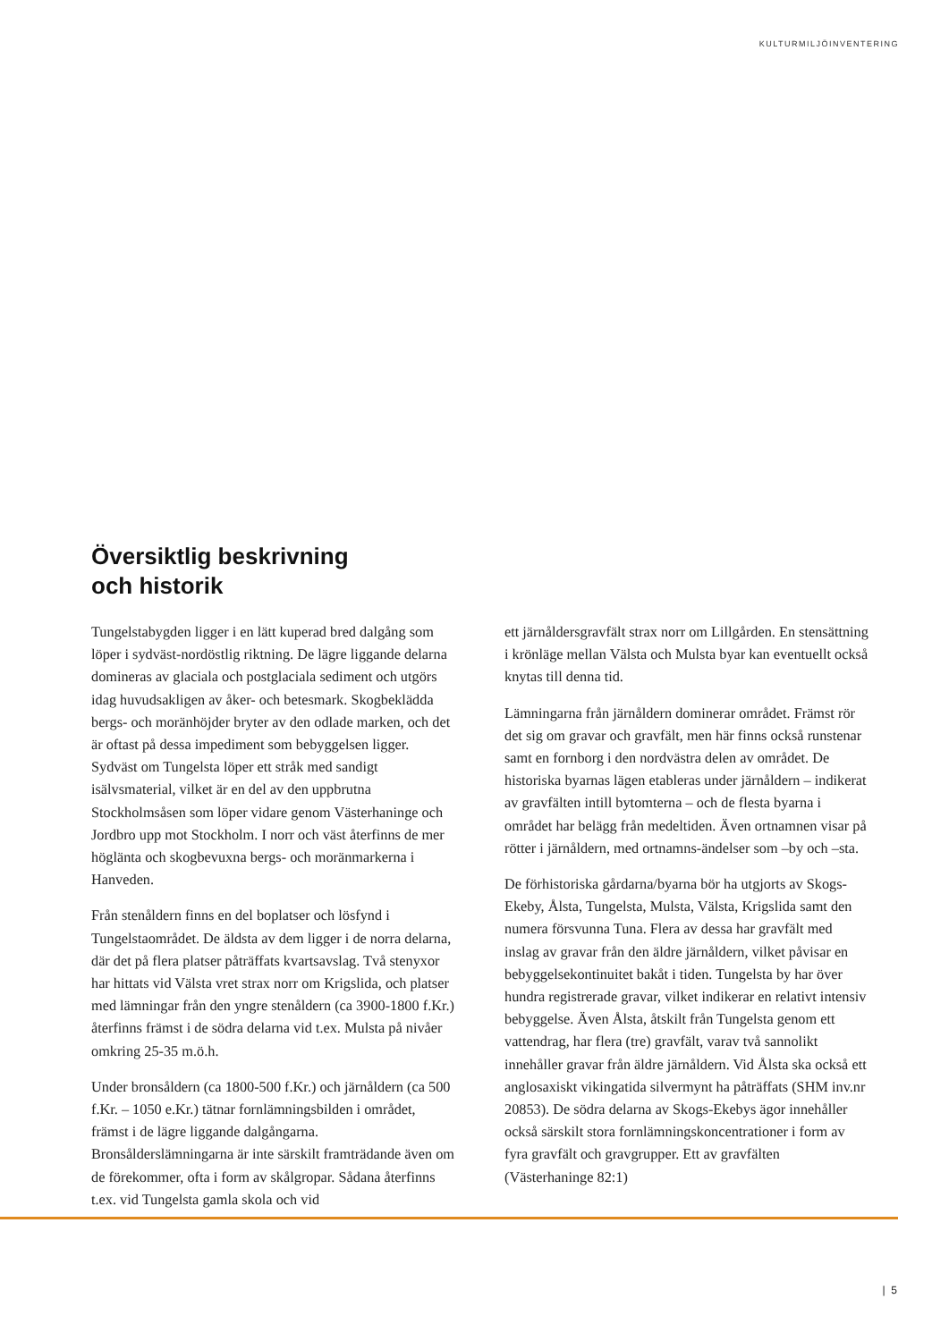KULTURMILJÖINVENTERING
Översiktlig beskrivning
och historik
Tungelstabygden ligger i en lätt kuperad bred dalgång som löper i sydväst-nordöstlig riktning. De lägre liggande delarna domineras av glaciala och postglaciala sediment och utgörs idag huvudsakligen av åker- och betesmark. Skogbeklädda bergs- och moränhöjder bryter av den odlade marken, och det är oftast på dessa impediment som bebyggelsen ligger. Sydväst om Tungelsta löper ett stråk med sandigt isälvsmaterial, vilket är en del av den uppbrutna Stockholmsåsen som löper vidare genom Västerhaninge och Jordbro upp mot Stockholm. I norr och väst återfinns de mer höglänta och skogbevuxna bergs- och moränmarkerna i Hanveden.
Från stenåldern finns en del boplatser och lösfynd i Tungelstaområdet. De äldsta av dem ligger i de norra delarna, där det på flera platser påträffats kvartsavslag. Två stenyxor har hittats vid Välsta vret strax norr om Krigslida, och platser med lämningar från den yngre stenåldern (ca 3900-1800 f.Kr.) återfinns främst i de södra delarna vid t.ex. Mulsta på nivåer omkring 25-35 m.ö.h.
Under bronsåldern (ca 1800-500 f.Kr.) och järnåldern (ca 500 f.Kr. – 1050 e.Kr.) tätnar fornlämningsbilden i området, främst i de lägre liggande dalgångarna. Bronsålderslämningarna är inte särskilt framträdande även om de förekommer, ofta i form av skålgropar. Sådana återfinns t.ex. vid Tungelsta gamla skola och vid
ett järnåldersgravfält strax norr om Lillgården. En stensättning i krönläge mellan Välsta och Mulsta byar kan eventuellt också knytas till denna tid.
Lämningarna från järnåldern dominerar området. Främst rör det sig om gravar och gravfält, men här finns också runstenar samt en fornborg i den nordvästra delen av området. De historiska byarnas lägen etableras under järnåldern – indikerat av gravfälten intill bytomterna – och de flesta byarna i området har belägg från medeltiden. Även ortnamnen visar på rötter i järnåldern, med ortnamns-ändelser som –by och –sta.
De förhistoriska gårdarna/byarna bör ha utgjorts av Skogs-Ekeby, Ålsta, Tungelsta, Mulsta, Välsta, Krigslida samt den numera försvunna Tuna. Flera av dessa har gravfält med inslag av gravar från den äldre järnåldern, vilket påvisar en bebyggelsekontinuitet bakåt i tiden. Tungelsta by har över hundra registrerade gravar, vilket indikerar en relativt intensiv bebyggelse. Även Ålsta, åtskilt från Tungelsta genom ett vattendrag, har flera (tre) gravfält, varav två sannolikt innehåller gravar från äldre järnåldern. Vid Ålsta ska också ett anglosaxiskt vikingatida silvermynt ha påträffats (SHM inv.nr 20853). De södra delarna av Skogs-Ekebys ägor innehåller också särskilt stora fornlämningskoncentrationer i form av fyra gravfält och gravgrupper. Ett av gravfälten (Västerhaninge 82:1)
| 5